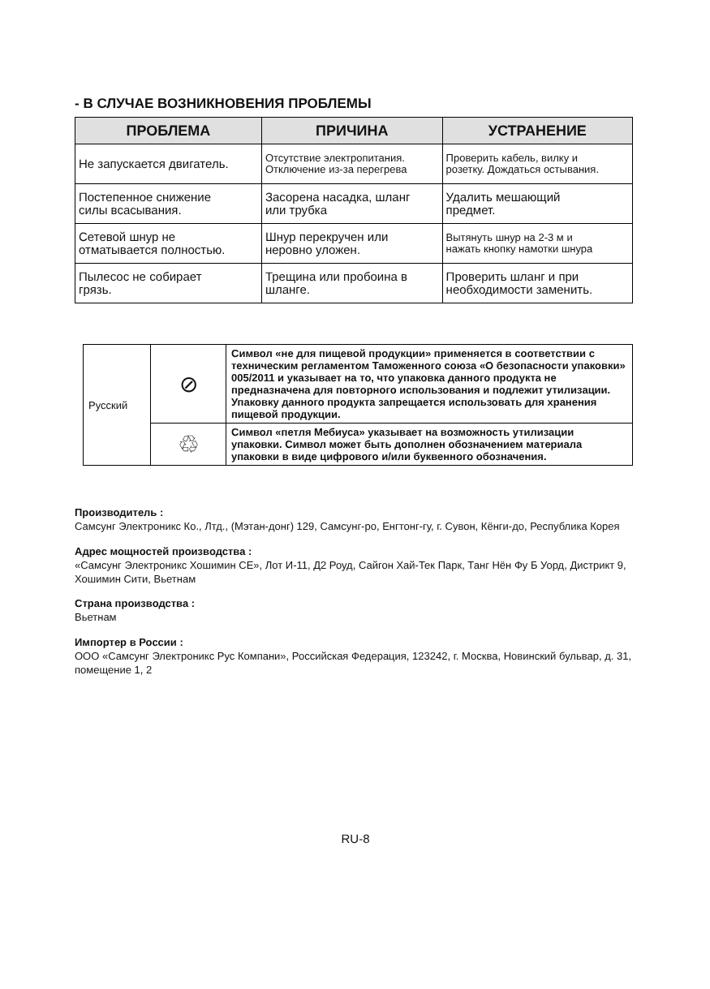- В СЛУЧАЕ ВОЗНИКНОВЕНИЯ ПРОБЛЕМЫ
| ПРОБЛЕМА | ПРИЧИНА | УСТРАНЕНИЕ |
| --- | --- | --- |
| Не запускается двигатель. | Отсутствие электропитания. Отключение из-за перегрева | Проверить кабель, вилку и розетку. Дождаться остывания. |
| Постепенное снижение силы всасывания. | Засорена насадка, шланг или трубка | Удалить мешающий предмет. |
| Сетевой шнур не отматывается полностью. | Шнур перекручен или неровно уложен. | Вытянуть шнур на 2-3 м и нажать кнопку намотки шнура |
| Пылесос не собирает грязь. | Трещина или пробоина в шланге. | Проверить шланг и при необходимости заменить. |
| Русский | ⊘ | Символ «не для пищевой продукции» применяется в соответствии с техническим регламентом Таможенного союза «О безопасности упаковки» 005/2011 и указывает на то, что упаковка данного продукта не предназначена для повторного использования и подлежит утилизации. Упаковку данного продукта запрещается использовать для хранения пищевой продукции. |
| | ♲ | Символ «петля Мебиуса» указывает на возможность утилизации упаковки. Символ может быть дополнен обозначением материала упаковки в виде цифрового и/или буквенного обозначения. |
Производитель :
Самсунг Электроникс Ко., Лтд., (Мэтан-донг) 129, Самсунг-ро, Енгтонг-гу, г. Сувон, Кёнги-до, Республика Корея
Адрес мощностей производства :
«Самсунг Электроникс Хошимин СЕ», Лот И-11, Д2 Роуд, Сайгон Хай-Тек Парк, Танг Нён Фу Б Уорд, Дистрикт 9, Хошимин Сити, Вьетнам
Страна производства :
Вьетнам
Импортер в России :
ООО «Самсунг Электроникс Рус Компани», Российская Федерация, 123242, г. Москва, Новинский бульвар, д. 31, помещение 1, 2
RU-8